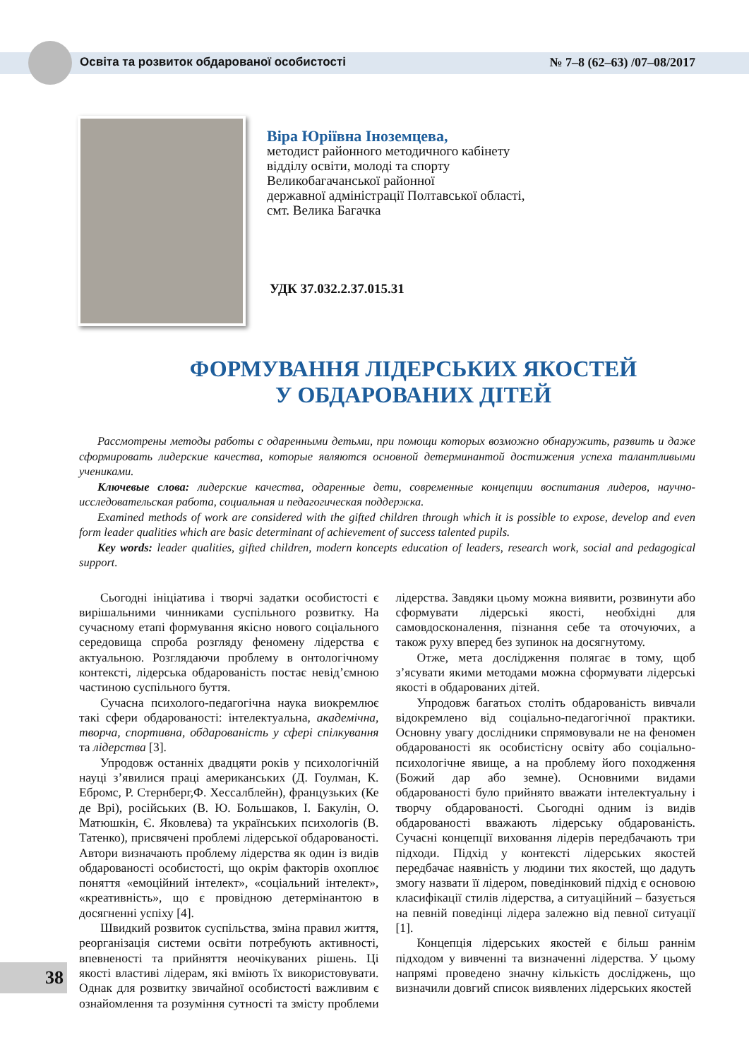Освіта та розвиток обдарованої особистості № 7–8 (62–63) /07–08/2017
Віра Юріївна Іноземцева,
методист районного методичного кабінету
відділу освіти, молоді та спорту
Великобагачанської районної
державної адміністрації Полтавської області,
смт. Велика Багачка
УДК 37.032.2.37.015.31
ФОРМУВАННЯ ЛІДЕРСЬКИХ ЯКОСТЕЙ
У ОБДАРОВАНИХ ДІТЕЙ
Рассмотрены методы работы с одаренными детьми, при помощи которых возможно обнаружить, развить и даже сформировать лидерские качества, которые являются основной детерминантой достижения успеха талантливыми учениками.
Ключевые слова: лидерские качества, одаренные дети, современные концепции воспитания лидеров, научно-исследовательская работа, социальная и педагогическая поддержка.
Examined methods of work are considered with the gifted children through which it is possible to expose, develop and even form leader qualities which are basic determinant of achievement of success talented pupils.
Key words: leader qualities, gifted children, modern koncepts education of leaders, research work, social and pedagogical support.
Сьогодні ініціатива і творчі задатки особистості є вирішальними чинниками суспільного розвитку. На сучасному етапі формування якісно нового соціального середовища спроба розгляду феномену лідерства є актуальною. Розглядаючи проблему в онтологічному контексті, лідерська обдарованість постає невід’ємною частиною суспільного буття.
Сучасна психолого-педагогічна наука виокремлює такі сфери обдарованості: інтелектуальна, академічна, творча, спортивна, обдарованість у сфері спілкування та лідерства [3].
Упродовж останніх двадцяти років у психологічній науці з’явилися праці американських (Д. Гоулман, К. Ебромс, Р. Стернберг,Ф. Хессалблейн), французьких (Ке де Врі), російських (В. Ю. Большаков, І. Бакулін, О. Матюшкін, Є. Яковлева) та українських психологів (В. Татенко), присвячені проблемі лідерської обдарованості. Автори визначають проблему лідерства як один із видів обдарованості особистості, що окрім факторів охоплює поняття «емоційний інтелект», «соціальний інтелект», «креативність», що є провідною детермінантою в досягненні успіху [4].
Швидкий розвиток суспільства, зміна правил життя, реорганізація системи освіти потребують активності, впевненості та прийняття неочікуваних рішень. Ці якості властиві лідерам, які вміють їх використовувати. Однак для розвитку звичайної особистості важливим є ознайомлення та розуміння сутності та змісту проблеми лідерства. Завдяки цьому можна виявити, розвинути або сформувати лідерські якості, необхідні для самовдосконалення, пізнання себе та оточуючих, а також руху вперед без зупинок на досягнутому.
Отже, мета дослідження полягає в тому, щоб з’ясувати якими методами можна сформувати лідерські якості в обдарованих дітей.
Упродовж багатьох століть обдарованість вивчали відокремлено від соціально-педагогічної практики. Основну увагу дослідники спрямовували не на феномен обдарованості як особистісну освіту або соціально-психологічне явище, а на проблему його походження (Божий дар або земне). Основними видами обдарованості було прийнято вважати інтелектуальну і творчу обдарованості. Сьогодні одним із видів обдарованості вважають лідерську обдарованість. Сучасні концепції виховання лідерів передбачають три підходи. Підхід у контексті лідерських якостей передбачає наявність у людини тих якостей, що дадуть змогу назвати її лідером, поведінковий підхід є основою класифікації стилів лідерства, а ситуаційний – базується на певній поведінці лідера залежно від певної ситуації [1].
Концепція лідерських якостей є більш раннім підходом у вивченні та визначенні лідерства. У цьому напрямі проведено значну кількість досліджень, що визначили довгий список виявлених лідерських якостей
38